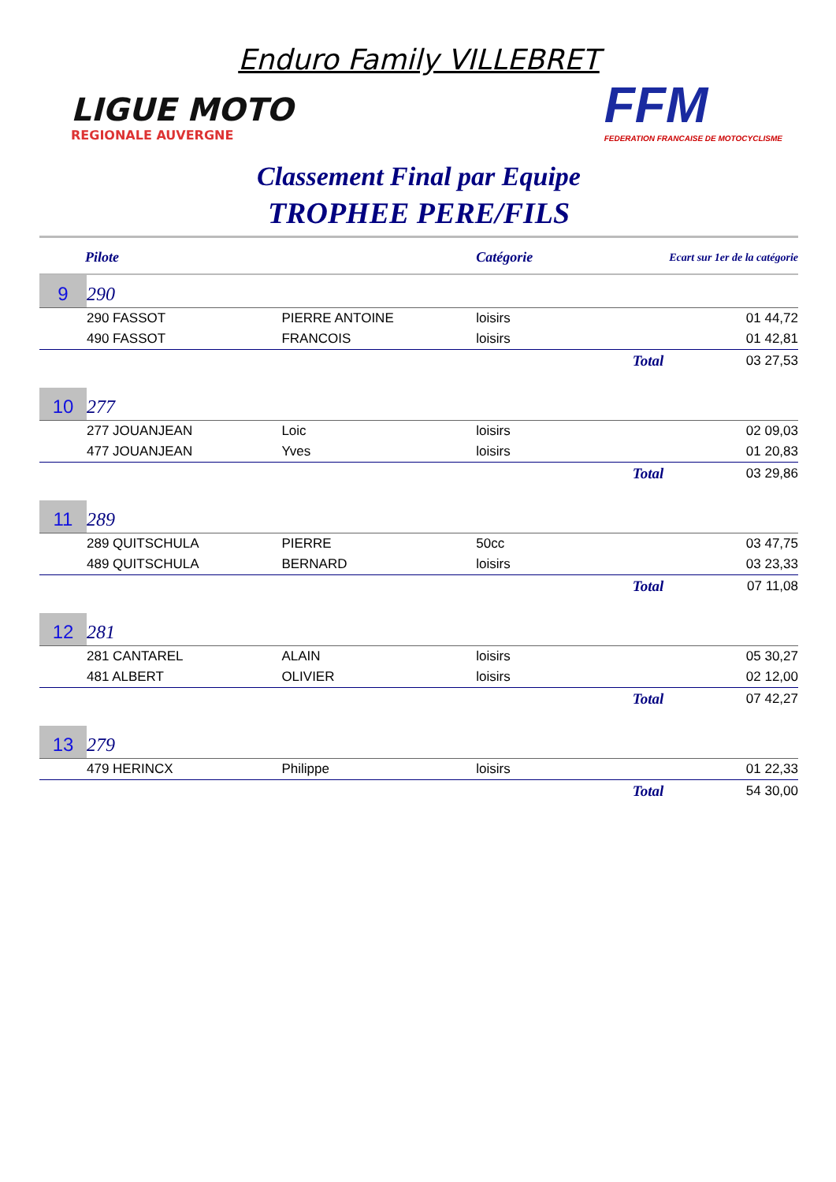Enduro Family VILLEBRET
LIGUE MOTO
REGIONALE AUVERGNE
FFM
FEDERATION FRANCAISE DE MOTOCYCLISME
Classement Final par Equipe
TROPHEE PERE/FILS
| Pilote | | | Catégorie | Ecart sur 1er de la catégorie | |
| --- | --- | --- | --- | --- | --- |
| 9 | 290 | | | | |
| | 290 FASSOT | PIERRE ANTOINE | loisirs | | 01 44,72 |
| | 490 FASSOT | FRANCOIS | loisirs | | 01 42,81 |
| | | | | Total | 03 27,53 |
| 10 | 277 | | | | |
| | 277 JOUANJEAN | Loic | loisirs | | 02 09,03 |
| | 477 JOUANJEAN | Yves | loisirs | | 01 20,83 |
| | | | | Total | 03 29,86 |
| 11 | 289 | | | | |
| | 289 QUITSCHULA | PIERRE | 50cc | | 03 47,75 |
| | 489 QUITSCHULA | BERNARD | loisirs | | 03 23,33 |
| | | | | Total | 07 11,08 |
| 12 | 281 | | | | |
| | 281 CANTAREL | ALAIN | loisirs | | 05 30,27 |
| | 481 ALBERT | OLIVIER | loisirs | | 02 12,00 |
| | | | | Total | 07 42,27 |
| 13 | 279 | | | | |
| | 479 HERINCX | Philippe | loisirs | | 01 22,33 |
| | | | | Total | 54 30,00 |